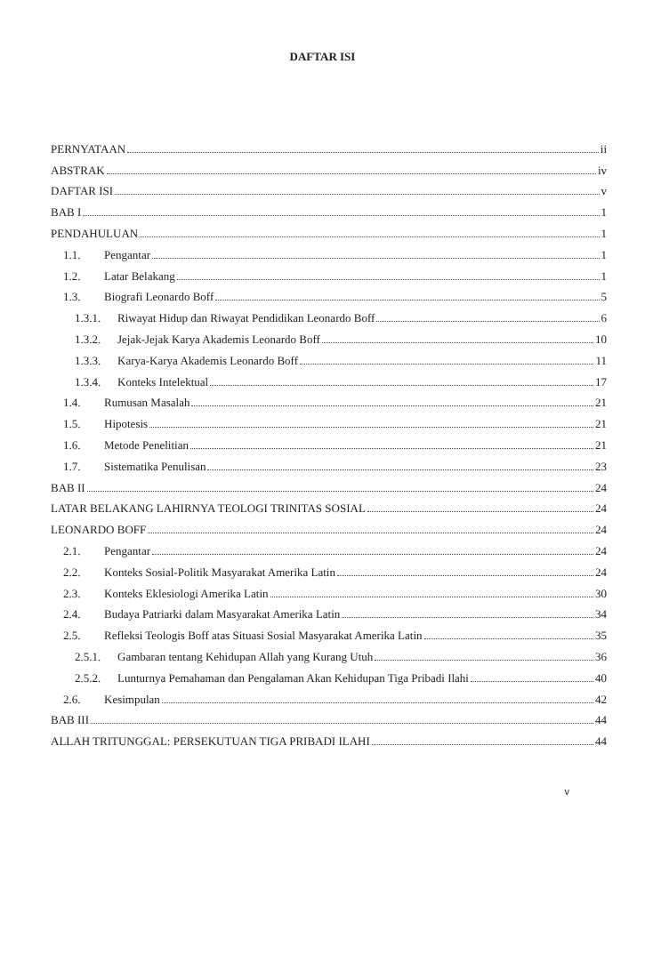DAFTAR ISI
PERNYATAAN ii
ABSTRAK iv
DAFTAR ISI v
BAB I 1
PENDAHULUAN 1
1.1. Pengantar 1
1.2. Latar Belakang 1
1.3. Biografi Leonardo Boff 5
1.3.1. Riwayat Hidup dan Riwayat Pendidikan Leonardo Boff 6
1.3.2. Jejak-Jejak Karya Akademis Leonardo Boff 10
1.3.3. Karya-Karya Akademis Leonardo Boff 11
1.3.4. Konteks Intelektual 17
1.4. Rumusan Masalah 21
1.5. Hipotesis 21
1.6. Metode Penelitian 21
1.7. Sistematika Penulisan 23
BAB II 24
LATAR BELAKANG LAHIRNYA TEOLOGI TRINITAS SOSIAL 24
LEONARDO BOFF 24
2.1. Pengantar 24
2.2. Konteks Sosial-Politik Masyarakat Amerika Latin 24
2.3. Konteks Eklesiologi Amerika Latin 30
2.4. Budaya Patriarki dalam Masyarakat Amerika Latin 34
2.5. Refleksi Teologis Boff atas Situasi Sosial Masyarakat Amerika Latin 35
2.5.1. Gambaran tentang Kehidupan Allah yang Kurang Utuh 36
2.5.2. Lunturnya Pemahaman dan Pengalaman Akan Kehidupan Tiga Pribadi Ilahi 40
2.6. Kesimpulan 42
BAB III 44
ALLAH TRITUNGGAL: PERSEKUTUAN TIGA PRIBADI ILAHI 44
v